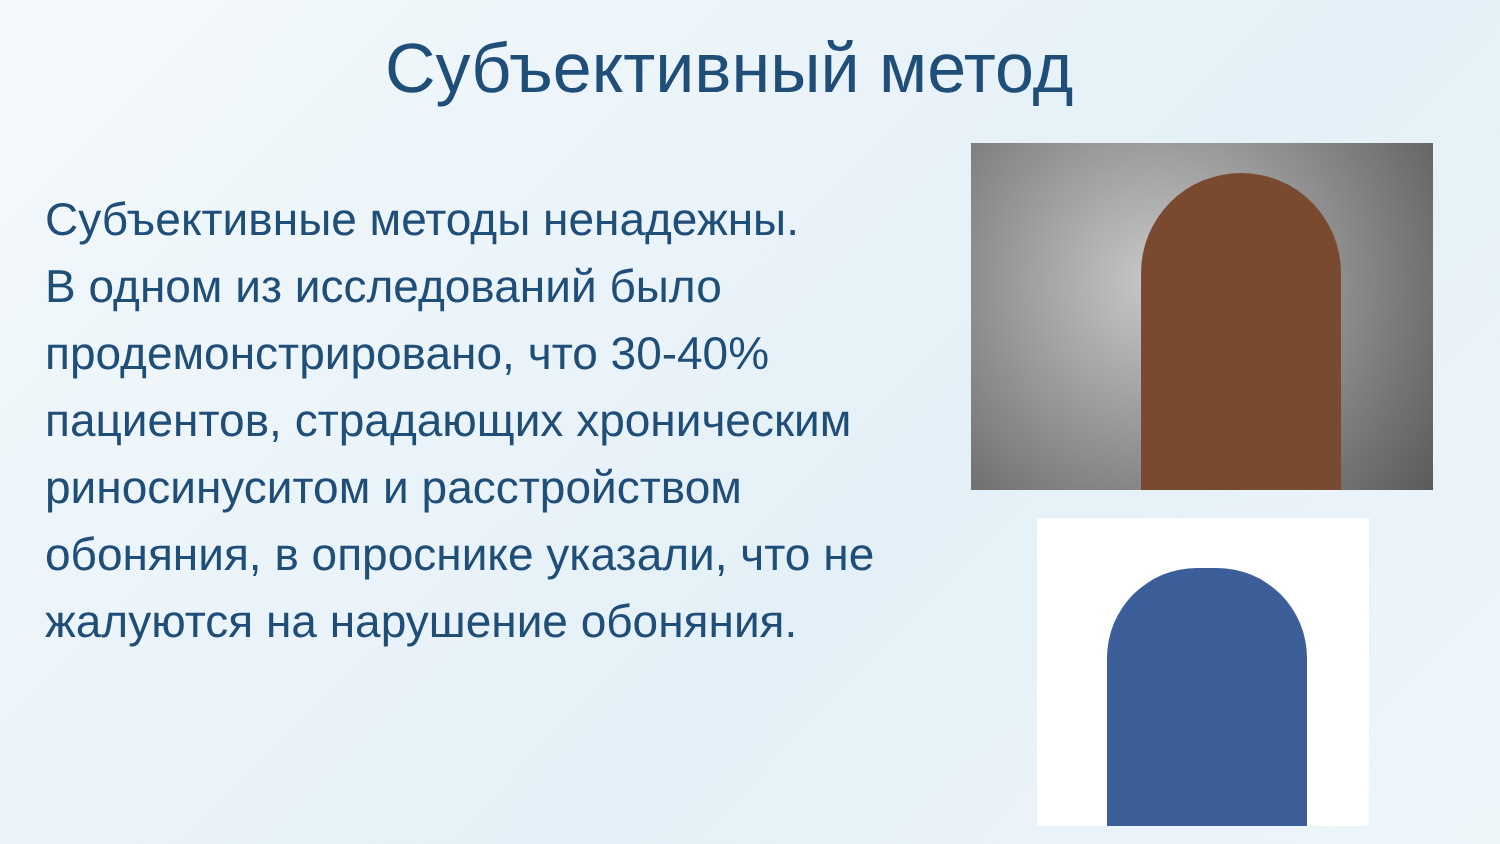Субъективный метод
Субъективные методы ненадежны.
В одном из исследований было продемонстрировано, что 30-40% пациентов, страдающих хроническим риносинуситом и расстройством обоняния, в опроснике указали, что не жалуются на нарушение обоняния.